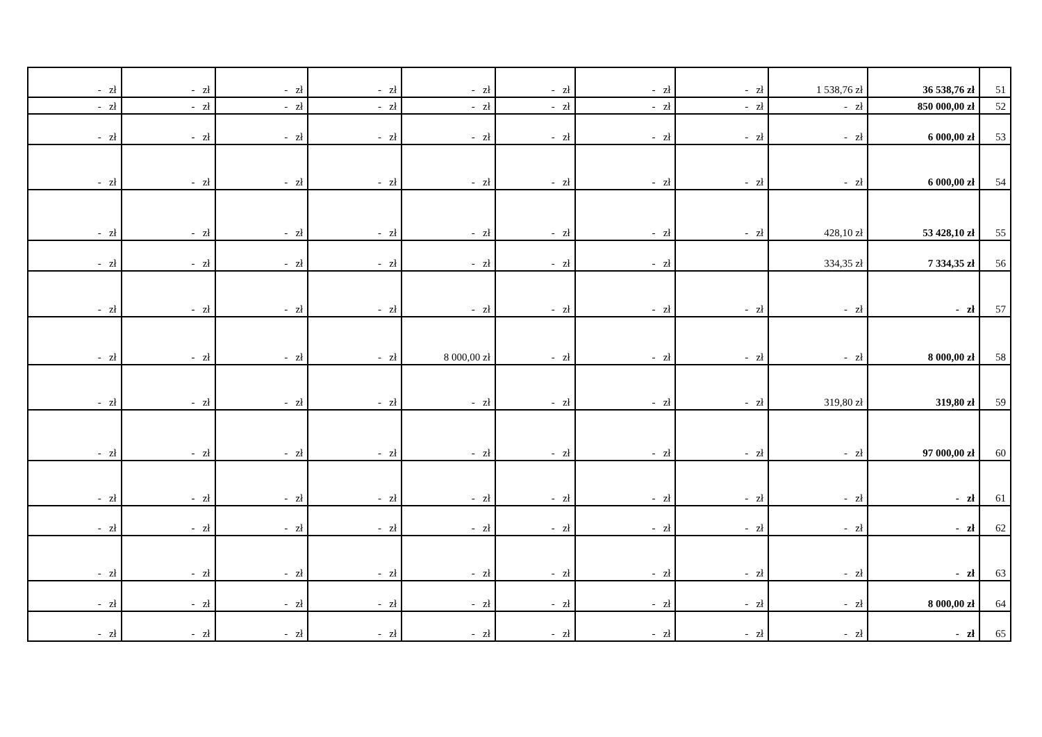| - zł | - zł | - zł | - zł | - zł | - zł | - zł | - zł | 1 538,76 zł | 36 538,76 zł | 51 |
| - zł | - zł | - zł | - zł | - zł | - zł | - zł | - zł | - zł | 850 000,00 zł | 52 |
| - zł | - zł | - zł | - zł | - zł | - zł | - zł | - zł | - zł | 6 000,00 zł | 53 |
| - zł | - zł | - zł | - zł | - zł | - zł | - zł | - zł | - zł | 6 000,00 zł | 54 |
| - zł | - zł | - zł | - zł | - zł | - zł | - zł | - zł | 428,10 zł | 53 428,10 zł | 55 |
| - zł | - zł | - zł | - zł | - zł | - zł | - zł | | 334,35 zł | 7 334,35 zł | 56 |
| - zł | - zł | - zł | - zł | - zł | - zł | - zł | - zł | - zł | - zł | 57 |
| - zł | - zł | - zł | - zł | 8 000,00 zł | - zł | - zł | - zł | - zł | 8 000,00 zł | 58 |
| - zł | - zł | - zł | - zł | - zł | - zł | - zł | - zł | 319,80 zł | 319,80 zł | 59 |
| - zł | - zł | - zł | - zł | - zł | - zł | - zł | - zł | - zł | 97 000,00 zł | 60 |
| - zł | - zł | - zł | - zł | - zł | - zł | - zł | - zł | - zł | - zł | 61 |
| - zł | - zł | - zł | - zł | - zł | - zł | - zł | - zł | - zł | - zł | 62 |
| - zł | - zł | - zł | - zł | - zł | - zł | - zł | - zł | - zł | - zł | 63 |
| - zł | - zł | - zł | - zł | - zł | - zł | - zł | - zł | - zł | 8 000,00 zł | 64 |
| - zł | - zł | - zł | - zł | - zł | - zł | - zł | - zł | - zł | - zł | 65 |